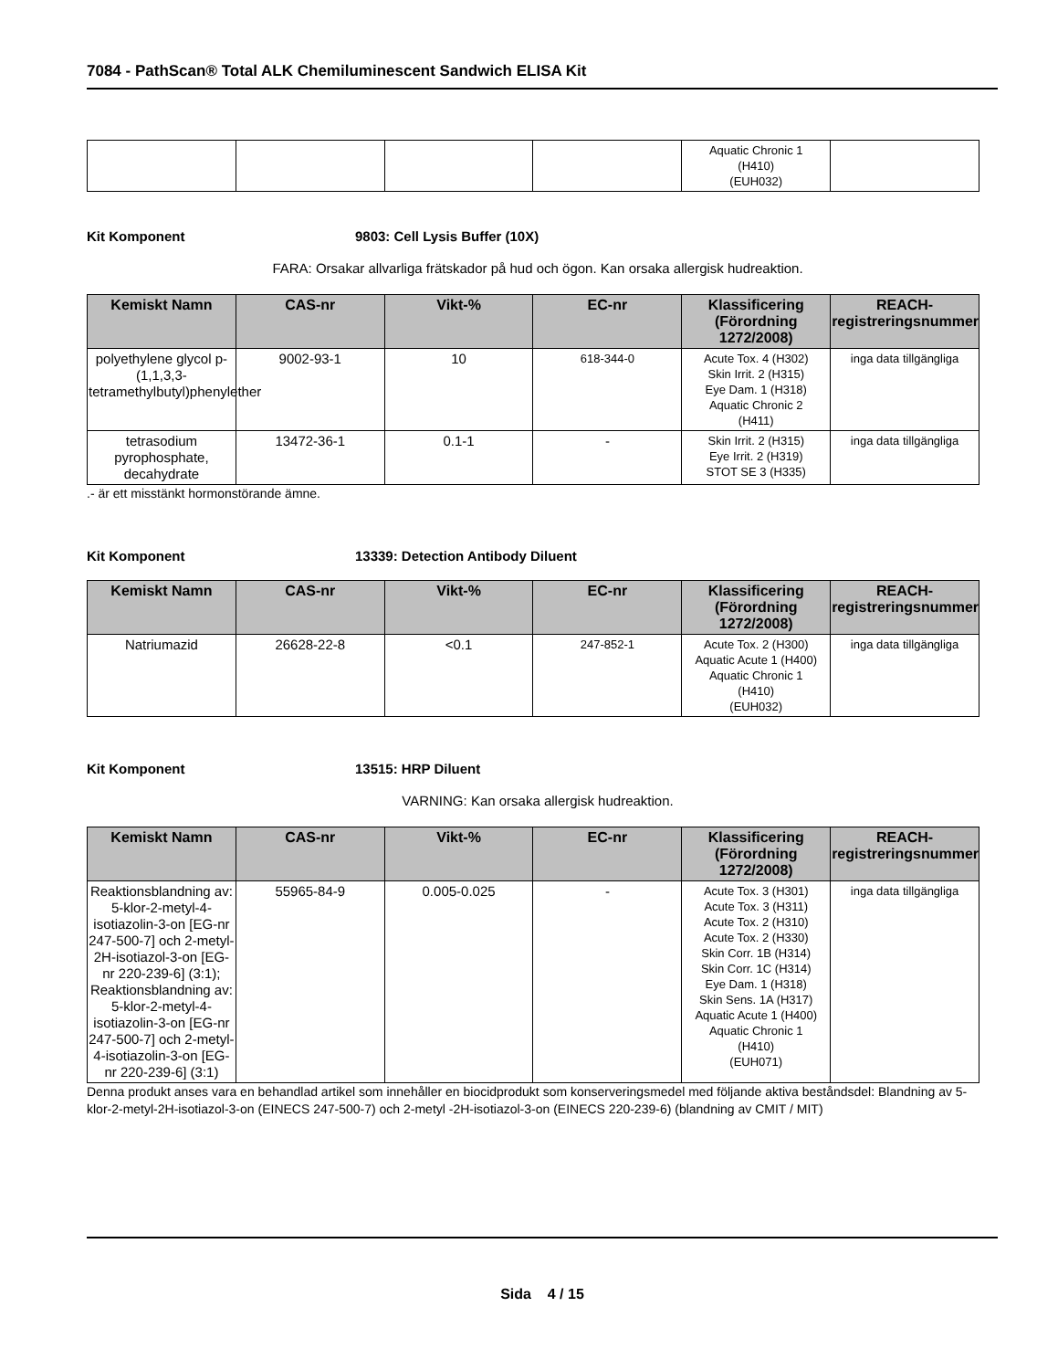7084 - PathScan® Total ALK Chemiluminescent Sandwich ELISA Kit
| | | | | Aquatic Chronic 1 (H410) (EUH032) | |
Kit Komponent 9803: Cell Lysis Buffer (10X)
FARA: Orsakar allvarliga frätskador på hud och ögon. Kan orsaka allergisk hudreaktion.
| Kemiskt Namn | CAS-nr | Vikt-% | EC-nr | Klassificering (Förordning 1272/2008) | REACH-registreringsnummer |
| --- | --- | --- | --- | --- | --- |
| polyethylene glycol p-(1,1,3,3-tetramethylbutyl)phenylether | 9002-93-1 | 10 | 618-344-0 | Acute Tox. 4 (H302) Skin Irrit. 2 (H315) Eye Dam. 1 (H318) Aquatic Chronic 2 (H411) | inga data tillgängliga |
| tetrasodium pyrophosphate, decahydrate | 13472-36-1 | 0.1-1 | - | Skin Irrit. 2 (H315) Eye Irrit. 2 (H319) STOT SE 3 (H335) | inga data tillgängliga |
.- är ett misstänkt hormonstörande ämne.
Kit Komponent 13339: Detection Antibody Diluent
| Kemiskt Namn | CAS-nr | Vikt-% | EC-nr | Klassificering (Förordning 1272/2008) | REACH-registreringsnummer |
| --- | --- | --- | --- | --- | --- |
| Natriumazid | 26628-22-8 | <0.1 | 247-852-1 | Acute Tox. 2 (H300) Aquatic Acute 1 (H400) Aquatic Chronic 1 (H410) (EUH032) | inga data tillgängliga |
Kit Komponent 13515: HRP Diluent
VARNING: Kan orsaka allergisk hudreaktion.
| Kemiskt Namn | CAS-nr | Vikt-% | EC-nr | Klassificering (Förordning 1272/2008) | REACH-registreringsnummer |
| --- | --- | --- | --- | --- | --- |
| Reaktionsblandning av: 5-klor-2-metyl-4-isotiazolin-3-on [EG-nr 247-500-7] och 2-metyl-2H-isotiazol-3-on [EG-nr 220-239-6] (3:1); Reaktionsblandning av: 5-klor-2-metyl-4-isotiazolin-3-on [EG-nr 247-500-7] och 2-metyl-4-isotiazolin-3-on [EG-nr 220-239-6] (3:1) | 55965-84-9 | 0.005-0.025 | - | Acute Tox. 3 (H301) Acute Tox. 3 (H311) Acute Tox. 2 (H310) Acute Tox. 2 (H330) Skin Corr. 1B (H314) Skin Corr. 1C (H314) Eye Dam. 1 (H318) Skin Sens. 1A (H317) Aquatic Acute 1 (H400) Aquatic Chronic 1 (H410) (EUH071) | inga data tillgängliga |
Denna produkt anses vara en behandlad artikel som innehåller en biocidprodukt som konserveringsmedel med följande aktiva beståndsdel: Blandning av 5-klor-2-metyl-2H-isotiazol-3-on (EINECS 247-500-7) och 2-metyl -2H-isotiazol-3-on (EINECS 220-239-6) (blandning av CMIT / MIT)
Sida 4 / 15